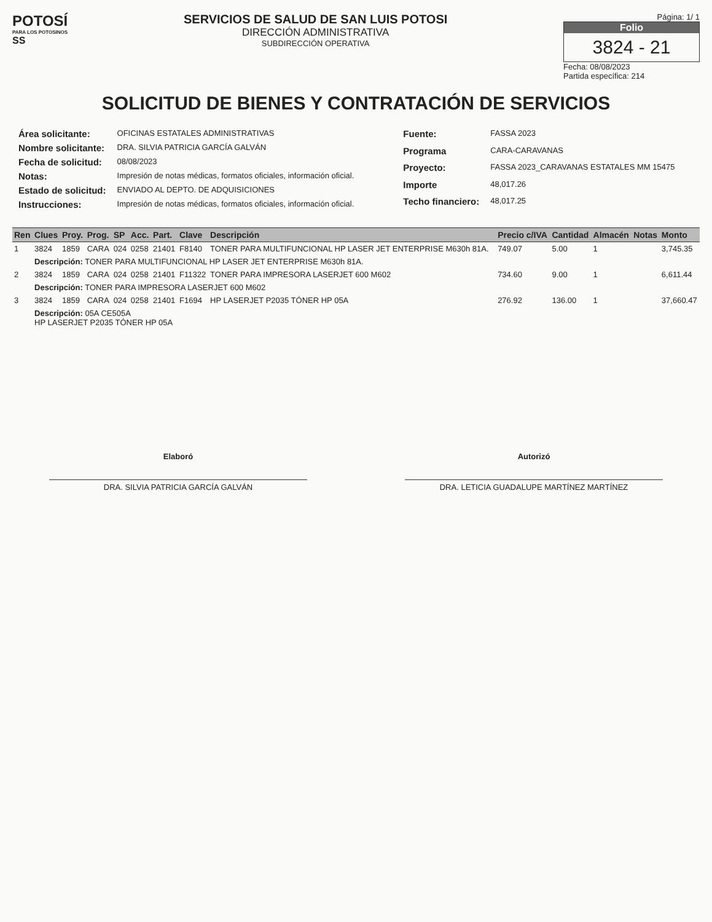POTOSÍ
PARA LOS POTOSINOS
SS
SERVICIOS DE SALUD DE SAN LUIS POTOSI
DIRECCIÓN ADMINISTRATIVA
SUBDIRECCIÓN OPERATIVA
Página: 1/ 1
Folio
3824 - 21
Fecha: 08/08/2023
Partida específica: 214
SOLICITUD DE BIENES Y CONTRATACIÓN DE SERVICIOS
| Área solicitante: | OFICINAS ESTATALES ADMINISTRATIVAS |
| Nombre solicitante: | DRA. SILVIA PATRICIA GARCÍA GALVÁN |
| Fecha de solicitud: | 08/08/2023 |
| Notas: | Impresión de notas médicas, formatos oficiales, información oficial. |
| Estado de solicitud: | ENVIADO AL DEPTO. DE ADQUISICIONES |
| Instrucciones: | Impresión de notas médicas, formatos oficiales, información oficial. |
| Fuente: | FASSA 2023 |
| Programa | CARA-CARAVANAS |
| Proyecto: | FASSA 2023_CARAVANAS ESTATALES MM 15475 |
| Importe | 48,017.26 |
| Techo financiero: | 48,017.25 |
| Ren | Clues | Proy. | Prog. | SP | Acc. | Part. | Clave | Descripción | Precio c/IVA | Cantidad | Almacén | Notas | Monto |
| --- | --- | --- | --- | --- | --- | --- | --- | --- | --- | --- | --- | --- | --- |
| 1 | 3824 | 1859 | CARA | 024 | 0258 | 21401 | F8140 | TONER PARA MULTIFUNCIONAL HP LASER JET ENTERPRISE M630h 81A. | 749.07 | 5.00 | 1 | | 3,745.35 |
| | Descripción: TONER PARA MULTIFUNCIONAL HP LASER JET ENTERPRISE M630h 81A. | | | | | | | | | | | | |
| 2 | 3824 | 1859 | CARA | 024 | 0258 | 21401 | F11322 | TONER PARA IMPRESORA LASERJET 600 M602 | 734.60 | 9.00 | 1 | | 6,611.44 |
| | Descripción: TONER PARA IMPRESORA LASERJET 600 M602 | | | | | | | | | | | | |
| 3 | 3824 | 1859 | CARA | 024 | 0258 | 21401 | F1694 | HP LASERJET P2035 TÓNER HP 05A | 276.92 | 136.00 | 1 | | 37,660.47 |
| | Descripción: 05A CE505A HP LASERJET P2035 TÓNER HP 05A | | | | | | | | | | | | |
Elaboró
DRA. SILVIA PATRICIA GARCÍA GALVÁN
Autorizó
DRA. LETICIA GUADALUPE MARTÍNEZ MARTÍNEZ